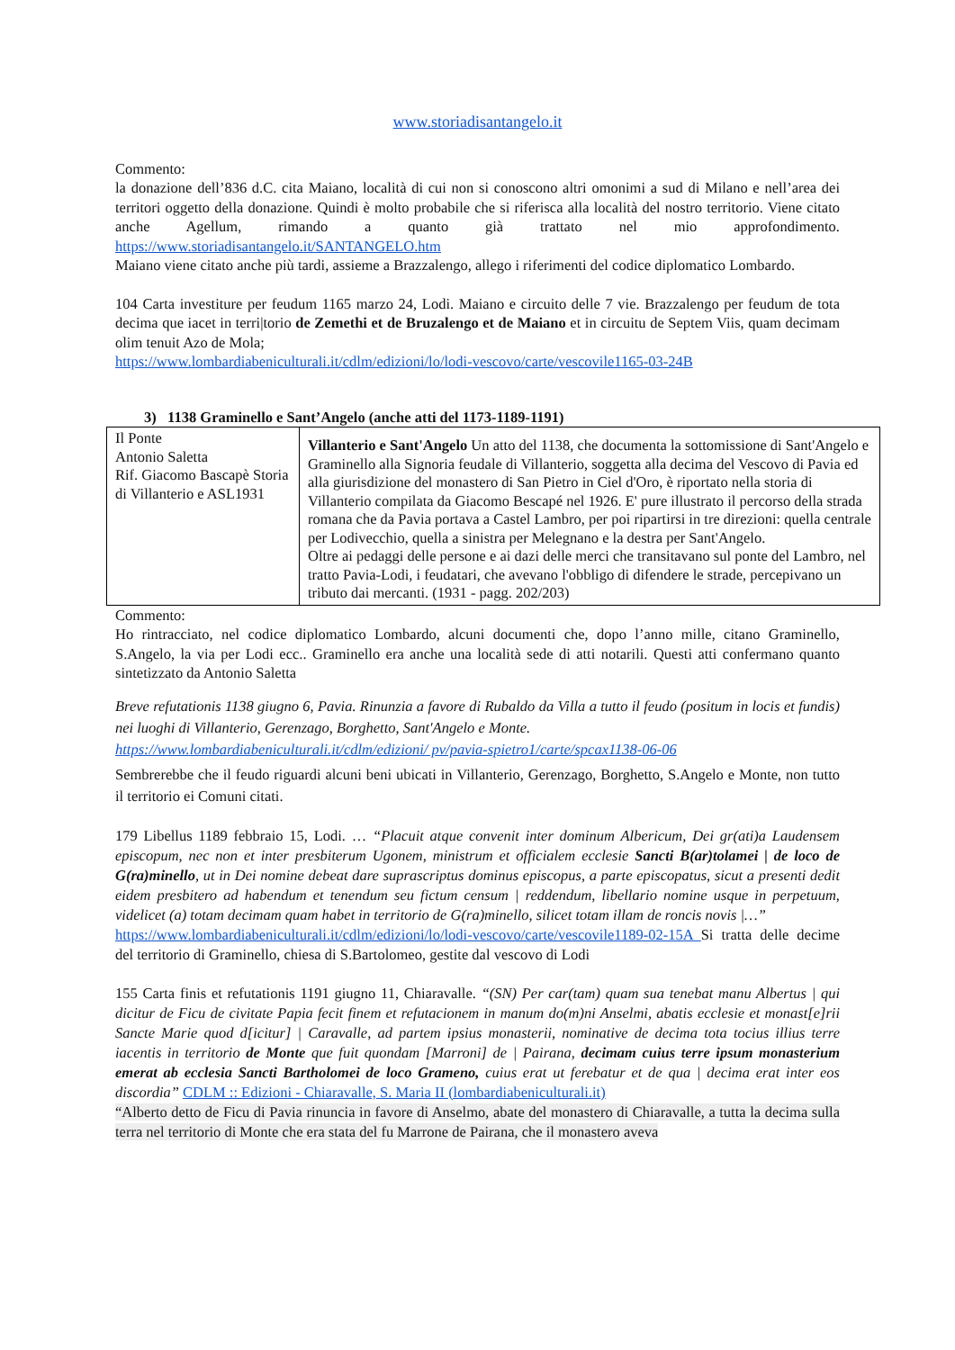www.storiadisantangelo.it
Commento:
la donazione dell’836 d.C. cita Maiano, località di cui non si conoscono altri omonimi a sud di Milano e nell’area dei territori oggetto della donazione. Quindi è molto probabile che si riferisca alla località del nostro territorio. Viene citato anche Agellum, rimando a quanto già trattato nel mio approfondimento. https://www.storiadisantangelo.it/SANTANGELO.htm
Maiano viene citato anche più tardi, assieme a Brazzalengo, allego i riferimenti del codice diplomatico Lombardo.
104 Carta investiture per feudum 1165 marzo 24, Lodi. Maiano e circuito delle 7 vie. Brazzalengo per feudum de tota decima que iacet in terri|torio de Zemethi et de Bruzalengo et de Maiano et in circuitu de Septem Viis, quam decimam olim tenuit Azo de Mola;
https://www.lombardiabeniculturali.it/cdlm/edizioni/lo/lodi-vescovo/carte/vescovile1165-03-24B
3) 1138 Graminello e Sant’Angelo (anche atti del 1173-1189-1191)
| Il Ponte Antonio Saletta Rif. Giacomo Bascapè Storia di Villanterio e ASL1931 | Villanterio e Sant'Angelo Un atto del 1138, che documenta la sottomissione di Sant'Angelo e Graminello alla Signoria feudale di Villanterio, soggetta alla decima del Vescovo di Pavia ed alla giurisdizione del monastero di San Pietro in Ciel d'Oro, è riportato nella storia di Villanterio compilata da Giacomo Bescapé nel 1926. E' pure illustrato il percorso della strada romana che da Pavia portava a Castel Lambro, per poi ripartirsi in tre direzioni: quella centrale per Lodivecchio, quella a sinistra per Melegnano e la destra per Sant'Angelo. Oltre ai pedaggi delle persone e ai dazi delle merci che transitavano sul ponte del Lambro, nel tratto Pavia-Lodi, i feudatari, che avevano l'obbligo di difendere le strade, percepivano un tributo dai mercanti. (1931 - pagg. 202/203) |
Commento:
Ho rintracciato, nel codice diplomatico Lombardo, alcuni documenti che, dopo l’anno mille, citano Graminello, S.Angelo, la via per Lodi ecc.. Graminello era anche una località sede di atti notarili. Questi atti confermano quanto sintetizzato da Antonio Saletta
Breve refutationis 1138 giugno 6, Pavia. Rinunzia a favore di Rubaldo da Villa a tutto il feudo (positum in locis et fundis) nei luoghi di Villanterio, Gerenzago, Borghetto, Sant'Angelo e Monte.
https://www.lombardiabeniculturali.it/cdlm/edizioni/ pv/pavia-spietro1/carte/spcax1138-06-06
Sembrerebbe che il feudo riguardi alcuni beni ubicati in Villanterio, Gerenzago, Borghetto, S.Angelo e Monte, non tutto il territorio ei Comuni citati.
179 Libellus 1189 febbraio 15, Lodi. … “Placuit atque convenit inter dominum Albericum, Dei gr(ati)a Laudensem episcopum, nec non et inter presbiterum Ugonem, ministrum et officialem ecclesie Sancti B(ar)tolamei | de loco de G(ra)minello, ut in Dei nomine debeat dare suprascriptus dominus episcopus, a parte episcopatus, sicut a presenti dedit eidem presbitero ad habendum et tenendum seu fictum censum | reddendum, libellario nomine usque in perpetuum, videlicet (a) totam decimam quam habet in territorio de G(ra)minello, silicet totam illam de roncis novis |…”
https://www.lombardiabeniculturali.it/cdlm/edizioni/lo/lodi-vescovo/carte/vescovile1189-02-15A Si tratta delle decime del territorio di Graminello, chiesa di S.Bartolomeo, gestite dal vescovo di Lodi
155 Carta finis et refutationis 1191 giugno 11, Chiaravalle. “(SN) Per car(tam) quam sua tenebat manu Albertus | qui dicitur de Ficu de civitate Papia fecit finem et refutacionem in manum do(m)ni Anselmi, abatis ecclesie et monast[e]rii Sancte Marie quod d[icitur] | Caravalle, ad partem ipsius monasterii, nominative de decima tota tocius illius terre iacentis in territorio de Monte que fuit quondam [Marroni] de | Pairana, decimam cuius terre ipsum monasterium emerat ab ecclesia Sancti Bartholomei de loco Grameno, cuius erat ut ferebatur et de qua | decima erat inter eos discordia” CDLM :: Edizioni - Chiaravalle, S. Maria II (lombardiabeniculturali.it)
“Alberto detto de Ficu di Pavia rinuncia in favore di Anselmo, abate del monastero di Chiaravalle, a tutta la decima sulla terra nel territorio di Monte che era stata del fu Marrone de Pairana, che il monastero aveva